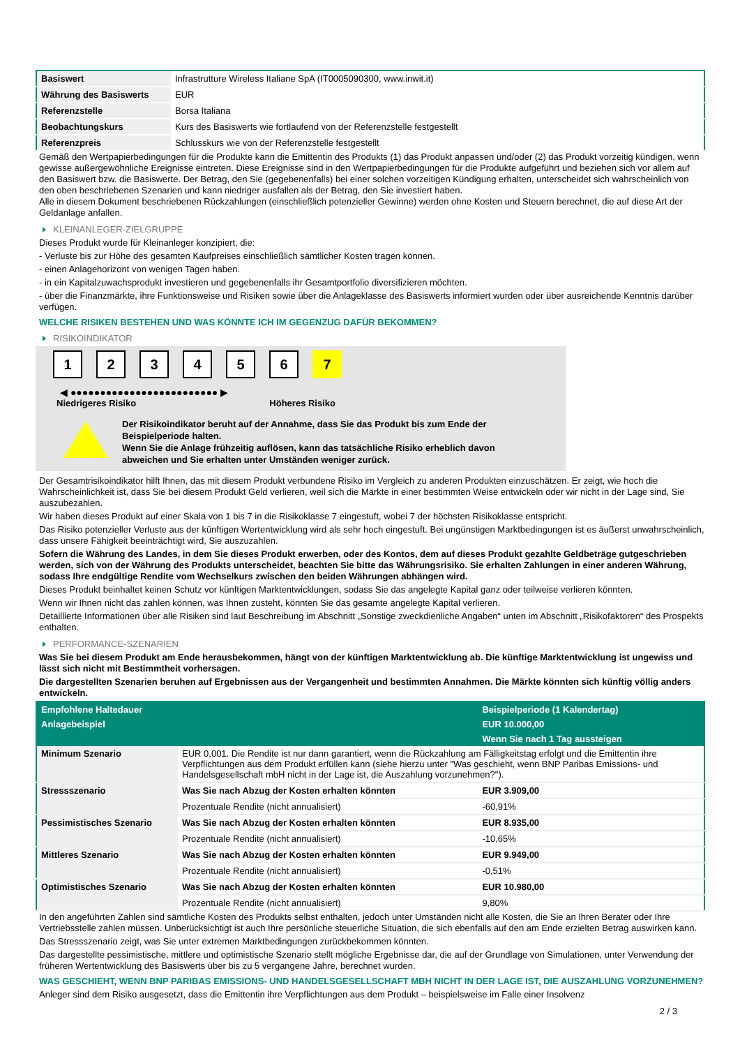| Basiswert | Infrastrutture Wireless Italiane SpA (IT0005090300, www.inwit.it) |
| Währung des Basiswerts | EUR |
| Referenzstelle | Borsa Italiana |
| Beobachtungskurs | Kurs des Basiswerts wie fortlaufend von der Referenzstelle festgestellt |
| Referenzpreis | Schlusskurs wie von der Referenzstelle festgestellt |
Gemäß den Wertpapierbedingungen für die Produkte kann die Emittentin des Produkts (1) das Produkt anpassen und/oder (2) das Produkt vorzeitig kündigen, wenn gewisse außergewöhnliche Ereignisse eintreten. Diese Ereignisse sind in den Wertpapierbedingungen für die Produkte aufgeführt und beziehen sich vor allem auf den Basiswert bzw. die Basiswerte. Der Betrag, den Sie (gegebenenfalls) bei einer solchen vorzeitigen Kündigung erhalten, unterscheidet sich wahrscheinlich von den oben beschriebenen Szenarien und kann niedriger ausfallen als der Betrag, den Sie investiert haben.
Alle in diesem Dokument beschriebenen Rückzahlungen (einschließlich potenzieller Gewinne) werden ohne Kosten und Steuern berechnet, die auf diese Art der Geldanlage anfallen.
KLEINANLEGER-ZIELGRUPPE
Dieses Produkt wurde für Kleinanleger konzipiert, die:
- Verluste bis zur Höhe des gesamten Kaufpreises einschließlich sämtlicher Kosten tragen können.
- einen Anlagehorizont von wenigen Tagen haben.
- in ein Kapitalzuwachsprodukt investieren und gegebenenfalls ihr Gesamtportfolio diversifizieren möchten.
- über die Finanzmärkte, ihre Funktionsweise und Risiken sowie über die Anlageklasse des Basiswerts informiert wurden oder über ausreichende Kenntnis darüber verfügen.
WELCHE RISIKEN BESTEHEN UND WAS KÖNNTE ICH IM GEGENZUG DAFÜR BEKOMMEN?
RISIKOINDIKATOR
1 2 3 4 5 6 7
◀ ●●●●●●●●●●●●●●●●●●●●●●●●● ▶
Niedrigeres Risiko Höheres Risiko
Der Risikoindikator beruht auf der Annahme, dass Sie das Produkt bis zum Ende der Beispielperiode halten.
Wenn Sie die Anlage frühzeitig auflösen, kann das tatsächliche Risiko erheblich davon abweichen und Sie erhalten unter Umständen weniger zurück.
Der Gesamtrisikoindikator hilft Ihnen, das mit diesem Produkt verbundene Risiko im Vergleich zu anderen Produkten einzuschätzen. Er zeigt, wie hoch die Wahrscheinlichkeit ist, dass Sie bei diesem Produkt Geld verlieren, weil sich die Märkte in einer bestimmten Weise entwickeln oder wir nicht in der Lage sind, Sie auszubezahlen.
Wir haben dieses Produkt auf einer Skala von 1 bis 7 in die Risikoklasse 7 eingestuft, wobei 7 der höchsten Risikoklasse entspricht.
Das Risiko potenzieller Verluste aus der künftigen Wertentwicklung wird als sehr hoch eingestuft. Bei ungünstigen Marktbedingungen ist es äußerst unwahrscheinlich, dass unsere Fähigkeit beeinträchtigt wird, Sie auszuzahlen.
Sofern die Währung des Landes, in dem Sie dieses Produkt erwerben, oder des Kontos, dem auf dieses Produkt gezahlte Geldbeträge gutgeschrieben werden, sich von der Währung des Produkts unterscheidet, beachten Sie bitte das Währungsrisiko. Sie erhalten Zahlungen in einer anderen Währung, sodass Ihre endgültige Rendite vom Wechselkurs zwischen den beiden Währungen abhängen wird.
Dieses Produkt beinhaltet keinen Schutz vor künftigen Marktentwicklungen, sodass Sie das angelegte Kapital ganz oder teilweise verlieren könnten.
Wenn wir Ihnen nicht das zahlen können, was Ihnen zusteht, könnten Sie das gesamte angelegte Kapital verlieren.
Detaillierte Informationen über alle Risiken sind laut Beschreibung im Abschnitt „Sonstige zweckdienliche Angaben“ unten im Abschnitt „Risikofaktoren“ des Prospekts enthalten.
PERFORMANCE-SZENARIEN
Was Sie bei diesem Produkt am Ende herausbekommen, hängt von der künftigen Marktentwicklung ab. Die künftige Marktentwicklung ist ungewiss und lässt sich nicht mit Bestimmtheit vorhersagen.
Die dargestellten Szenarien beruhen auf Ergebnissen aus der Vergangenheit und bestimmten Annahmen. Die Märkte könnten sich künftig völlig anders entwickeln.
| Empfohlene Haltedauer | | Beispielperiode (1 Kalendertag) |
| --- | --- | --- |
| Anlagebeispiel | | EUR 10.000,00 |
| | | Wenn Sie nach 1 Tag aussteigen |
| Minimum Szenario | EUR 0,001. Die Rendite ist nur dann garantiert, wenn die Rückzahlung am Fälligkeitstag erfolgt und die Emittentin ihre Verpflichtungen aus dem Produkt erfüllen kann (siehe hierzu unter "Was geschieht, wenn BNP Paribas Emissions- und Handelsgesellschaft mbH nicht in der Lage ist, die Auszahlung vorzunehmen?"). | |
| Stressszenario | Was Sie nach Abzug der Kosten erhalten könnten | EUR 3.909,00 |
| | Prozentuale Rendite (nicht annualisiert) | -60,91% |
| Pessimistisches Szenario | Was Sie nach Abzug der Kosten erhalten könnten | EUR 8.935,00 |
| | Prozentuale Rendite (nicht annualisiert) | -10,65% |
| Mittleres Szenario | Was Sie nach Abzug der Kosten erhalten könnten | EUR 9.949,00 |
| | Prozentuale Rendite (nicht annualisiert) | -0,51% |
| Optimistisches Szenario | Was Sie nach Abzug der Kosten erhalten könnten | EUR 10.980,00 |
| | Prozentuale Rendite (nicht annualisiert) | 9,80% |
In den angeführten Zahlen sind sämtliche Kosten des Produkts selbst enthalten, jedoch unter Umständen nicht alle Kosten, die Sie an Ihren Berater oder Ihre Vertriebsstelle zahlen müssen. Unberücksichtigt ist auch Ihre persönliche steuerliche Situation, die sich ebenfalls auf den am Ende erzielten Betrag auswirken kann.
Das Stressszenario zeigt, was Sie unter extremen Marktbedingungen zurückbekommen könnten.
Das dargestellte pessimistische, mittlere und optimistische Szenario stellt mögliche Ergebnisse dar, die auf der Grundlage von Simulationen, unter Verwendung der früheren Wertentwicklung des Basiswerts über bis zu 5 vergangene Jahre, berechnet wurden.
WAS GESCHIEHT, WENN BNP PARIBAS EMISSIONS- UND HANDELSGESELLSCHAFT MBH NICHT IN DER LAGE IST, DIE AUSZAHLUNG VORZUNEHMEN?
Anleger sind dem Risiko ausgesetzt, dass die Emittentin ihre Verpflichtungen aus dem Produkt – beispielsweise im Falle einer Insolvenz
2 / 3